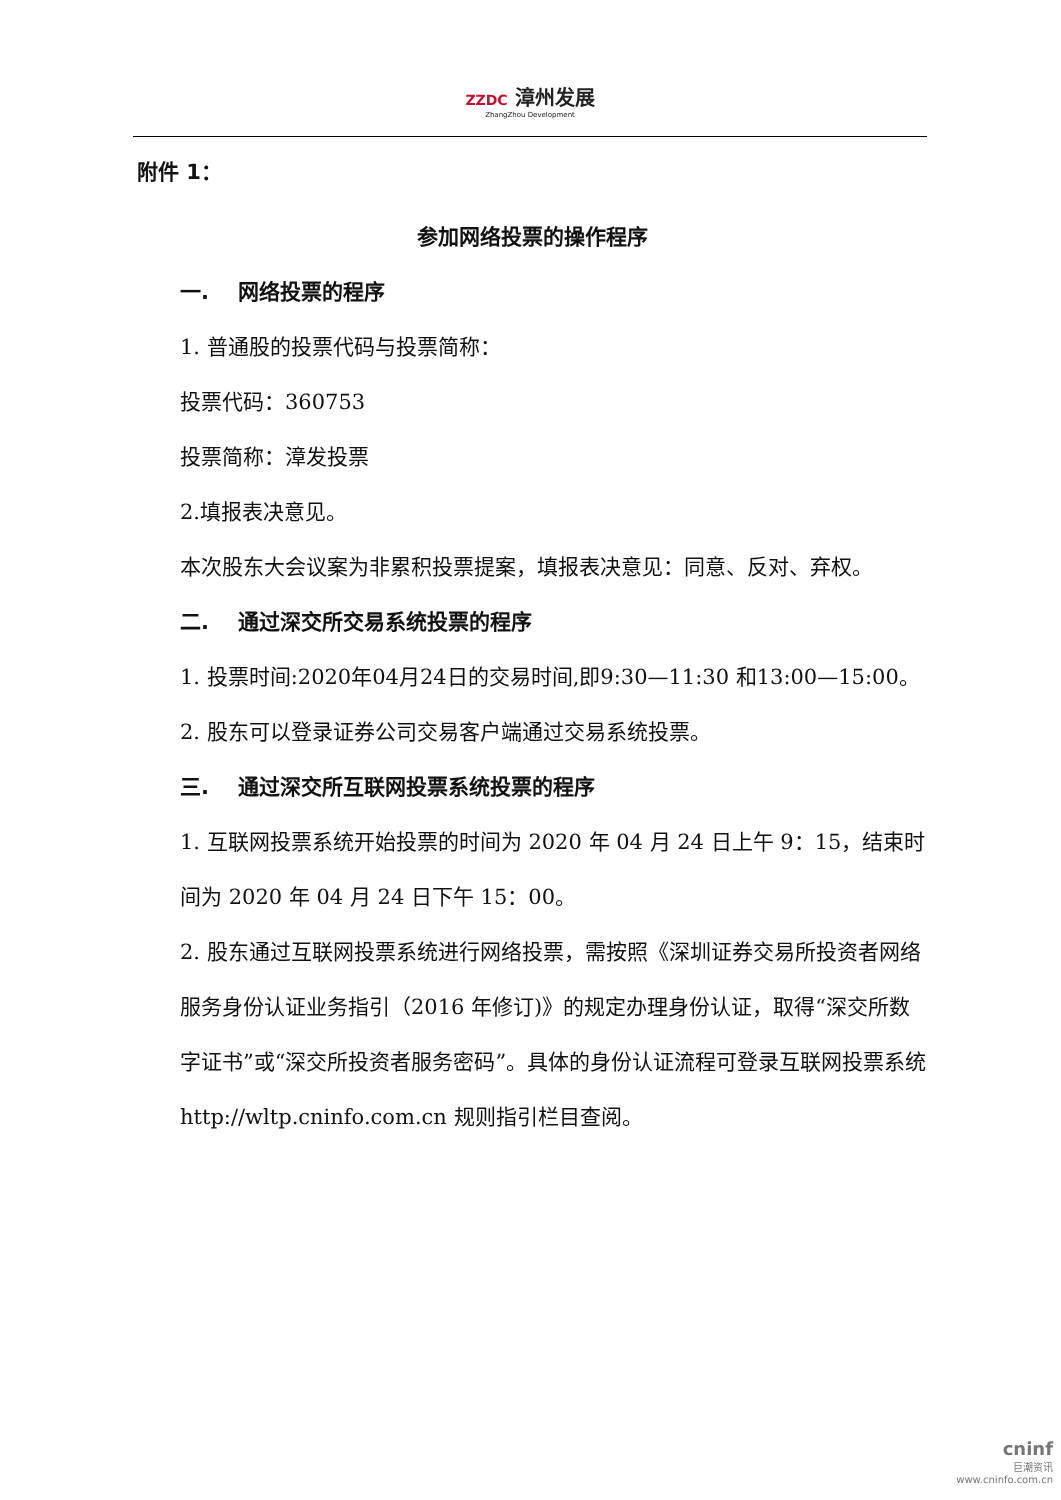ZZDC 漳州发展 ZhangZhou Development
附件 1：
参加网络投票的操作程序
一. 网络投票的程序
1. 普通股的投票代码与投票简称：
投票代码：360753
投票简称：漳发投票
2.填报表决意见。
本次股东大会议案为非累积投票提案，填报表决意见：同意、反对、弃权。
二. 通过深交所交易系统投票的程序
1. 投票时间:2020年04月24日的交易时间,即9:30—11:30 和13:00—15:00。
2. 股东可以登录证券公司交易客户端通过交易系统投票。
三. 通过深交所互联网投票系统投票的程序
1. 互联网投票系统开始投票的时间为 2020 年 04 月 24 日上午 9：15，结束时间为 2020 年 04 月 24 日下午 15：00。
2. 股东通过互联网投票系统进行网络投票，需按照《深圳证券交易所投资者网络服务身份认证业务指引（2016 年修订)》的规定办理身份认证，取得“深交所数字证书”或“深交所投资者服务密码”。具体的身份认证流程可登录互联网投票系统 http://wltp.cninfo.com.cn 规则指引栏目查阅。
cninf
巨潮资讯
www.cninfo.com.cn